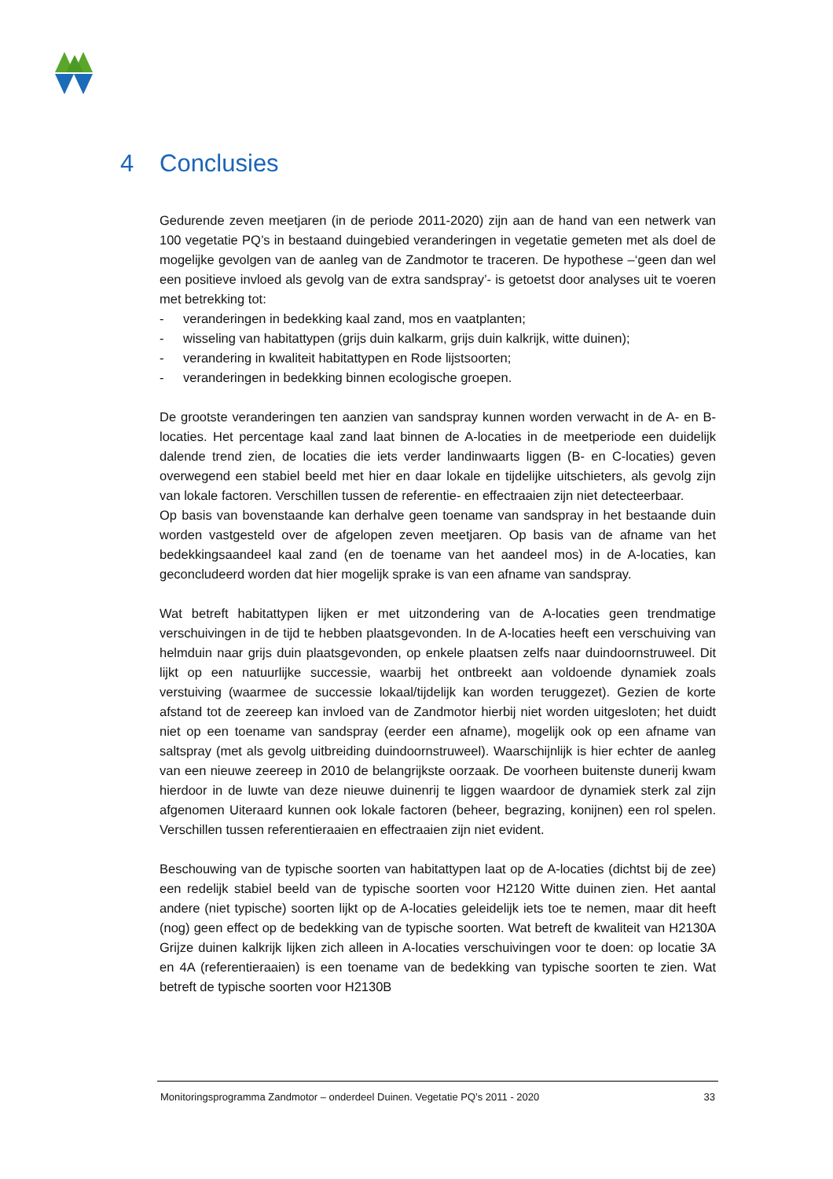4 Conclusies
Gedurende zeven meetjaren (in de periode 2011-2020) zijn aan de hand van een netwerk van 100 vegetatie PQ’s in bestaand duingebied veranderingen in vegetatie gemeten met als doel de mogelijke gevolgen van de aanleg van de Zandmotor te traceren. De hypothese –‘geen dan wel een positieve invloed als gevolg van de extra sandspray’- is getoetst door analyses uit te voeren met betrekking tot:
- veranderingen in bedekking kaal zand, mos en vaatplanten;
- wisseling van habitattypen (grijs duin kalkarm, grijs duin kalkrijk, witte duinen);
- verandering in kwaliteit habitattypen en Rode lijstsoorten;
- veranderingen in bedekking binnen ecologische groepen.
De grootste veranderingen ten aanzien van sandspray kunnen worden verwacht in de A- en B-locaties. Het percentage kaal zand laat binnen de A-locaties in de meetperiode een duidelijk dalende trend zien, de locaties die iets verder landinwaarts liggen (B- en C-locaties) geven overwegend een stabiel beeld met hier en daar lokale en tijdelijke uitschieters, als gevolg zijn van lokale factoren. Verschillen tussen de referentie- en effectraaien zijn niet detecteerbaar.
Op basis van bovenstaande kan derhalve geen toename van sandspray in het bestaande duin worden vastgesteld over de afgelopen zeven meetjaren. Op basis van de afname van het bedekkingsaandeel kaal zand (en de toename van het aandeel mos) in de A-locaties, kan geconcludeerd worden dat hier mogelijk sprake is van een afname van sandspray.
Wat betreft habitattypen lijken er met uitzondering van de A-locaties geen trendmatige verschuivingen in de tijd te hebben plaatsgevonden. In de A-locaties heeft een verschuiving van helmduin naar grijs duin plaatsgevonden, op enkele plaatsen zelfs naar duindoornstruweel. Dit lijkt op een natuurlijke successie, waarbij het ontbreekt aan voldoende dynamiek zoals verstuiving (waarmee de successie lokaal/tijdelijk kan worden teruggezet). Gezien de korte afstand tot de zeereep kan invloed van de Zandmotor hierbij niet worden uitgesloten; het duidt niet op een toename van sandspray (eerder een afname), mogelijk ook op een afname van saltspray (met als gevolg uitbreiding duindoornstruweel). Waarschijnlijk is hier echter de aanleg van een nieuwe zeereep in 2010 de belangrijkste oorzaak. De voorheen buitenste dunerij kwam hierdoor in de luwte van deze nieuwe duinenrij te liggen waardoor de dynamiek sterk zal zijn afgenomen Uiteraard kunnen ook lokale factoren (beheer, begrazing, konijnen) een rol spelen. Verschillen tussen referentieraaien en effectraaien zijn niet evident.
Beschouwing van de typische soorten van habitattypen laat op de A-locaties (dichtst bij de zee) een redelijk stabiel beeld van de typische soorten voor H2120 Witte duinen zien. Het aantal andere (niet typische) soorten lijkt op de A-locaties geleidelijk iets toe te nemen, maar dit heeft (nog) geen effect op de bedekking van de typische soorten. Wat betreft de kwaliteit van H2130A Grijze duinen kalkrijk lijken zich alleen in A-locaties verschuivingen voor te doen: op locatie 3A en 4A (referentieraaien) is een toename van de bedekking van typische soorten te zien. Wat betreft de typische soorten voor H2130B
Monitoringsprogramma Zandmotor – onderdeel Duinen. Vegetatie PQ’s 2011 - 2020
33